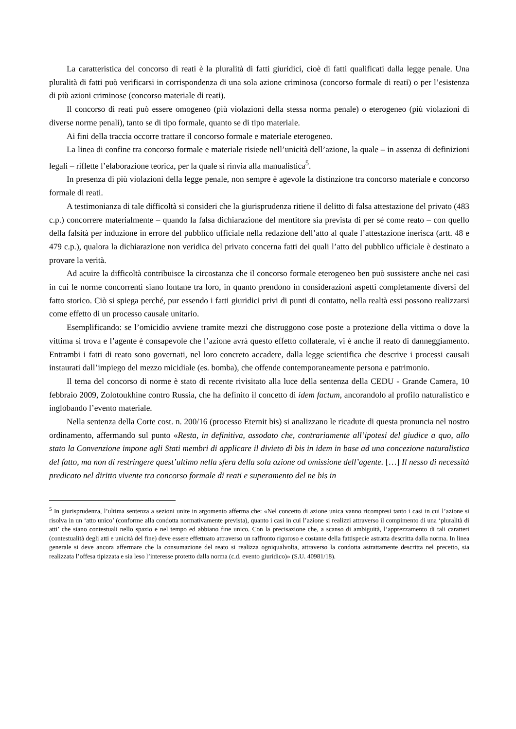La caratteristica del concorso di reati è la pluralità di fatti giuridici, cioè di fatti qualificati dalla legge penale. Una pluralità di fatti può verificarsi in corrispondenza di una sola azione criminosa (concorso formale di reati) o per l’esistenza di più azioni criminose (concorso materiale di reati).
Il concorso di reati può essere omogeneo (più violazioni della stessa norma penale) o eterogeneo (più violazioni di diverse norme penali), tanto se di tipo formale, quanto se di tipo materiale.
Ai fini della traccia occorre trattare il concorso formale e materiale eterogeneo.
La linea di confine tra concorso formale e materiale risiede nell’unicità dell’azione, la quale – in assenza di definizioni legali – riflette l’elaborazione teorica, per la quale si rinvia alla manualistica<sup>5</sup>.
In presenza di più violazioni della legge penale, non sempre è agevole la distinzione tra concorso materiale e concorso formale di reati.
A testimonianza di tale difficoltà si consideri che la giurisprudenza ritiene il delitto di falsa attestazione del privato (483 c.p.) concorrere materialmente – quando la falsa dichiarazione del mentitore sia prevista di per sé come reato – con quello della falsità per induzione in errore del pubblico ufficiale nella redazione dell’atto al quale l’attestazione inerisca (artt. 48 e 479 c.p.), qualora la dichiarazione non veridica del privato concerna fatti dei quali l’atto del pubblico ufficiale è destinato a provare la verità.
Ad acuire la difficoltà contribuisce la circostanza che il concorso formale eterogeneo ben può sussistere anche nei casi in cui le norme concorrenti siano lontane tra loro, in quanto prendono in considerazioni aspetti completamente diversi del fatto storico. Ciò si spiega perché, pur essendo i fatti giuridici privi di punti di contatto, nella realtà essi possono realizzarsi come effetto di un processo causale unitario.
Esemplificando: se l’omicidio avviene tramite mezzi che distruggono cose poste a protezione della vittima o dove la vittima si trova e l’agente è consapevole che l’azione avrà questo effetto collaterale, vi è anche il reato di danneggiamento. Entrambi i fatti di reato sono governati, nel loro concreto accadere, dalla legge scientifica che descrive i processi causali instaurati dall’impiego del mezzo micidiale (es. bomba), che offende contemporaneamente persona e patrimonio.
Il tema del concorso di norme è stato di recente rivisitato alla luce della sentenza della CEDU - Grande Camera, 10 febbraio 2009, Zolotoukhine contro Russia, che ha definito il concetto di idem factum, ancorandolo al profilo naturalistico e inglobando l’evento materiale.
Nella sentenza della Corte cost. n. 200/16 (processo Eternit bis) si analizzano le ricadute di questa pronuncia nel nostro ordinamento, affermando sul punto «Resta, in definitiva, assodato che, contrariamente all’ipotesi del giudice a quo, allo stato la Convenzione impone agli Stati membri di applicare il divieto di bis in idem in base ad una concezione naturalistica del fatto, ma non di restringere quest’ultimo nella sfera della sola azione od omissione dell’agente. […] Il nesso di necessità predicato nel diritto vivente tra concorso formale di reati e superamento del ne bis in
<sup>5</sup> In giurisprudenza, l’ultima sentenza a sezioni unite in argomento afferma che: «Nel concetto di azione unica vanno ricompresi tanto i casi in cui l’azione si risolva in un ‘atto unico’ (conforme alla condotta normativamente prevista), quanto i casi in cui l’azione si realizzi attraverso il compimento di una ‘pluralità di atti’ che siano contestuali nello spazio e nel tempo ed abbiano fine unico. Con la precisazione che, a scanso di ambiguità, l’apprezzamento di tali caratteri (contestualità degli atti e unicità del fine) deve essere effettuato attraverso un raffronto rigoroso e costante della fattispecie astratta descritta dalla norma. In linea generale si deve ancora affermare che la consumazione del reato si realizza ogniqualvolta, attraverso la condotta astrattamente descritta nel precetto, sia realizzata l’offesa tipizzata e sia leso l’interesse protetto dalla norma (c.d. evento giuridico)» (S.U. 40981/18).